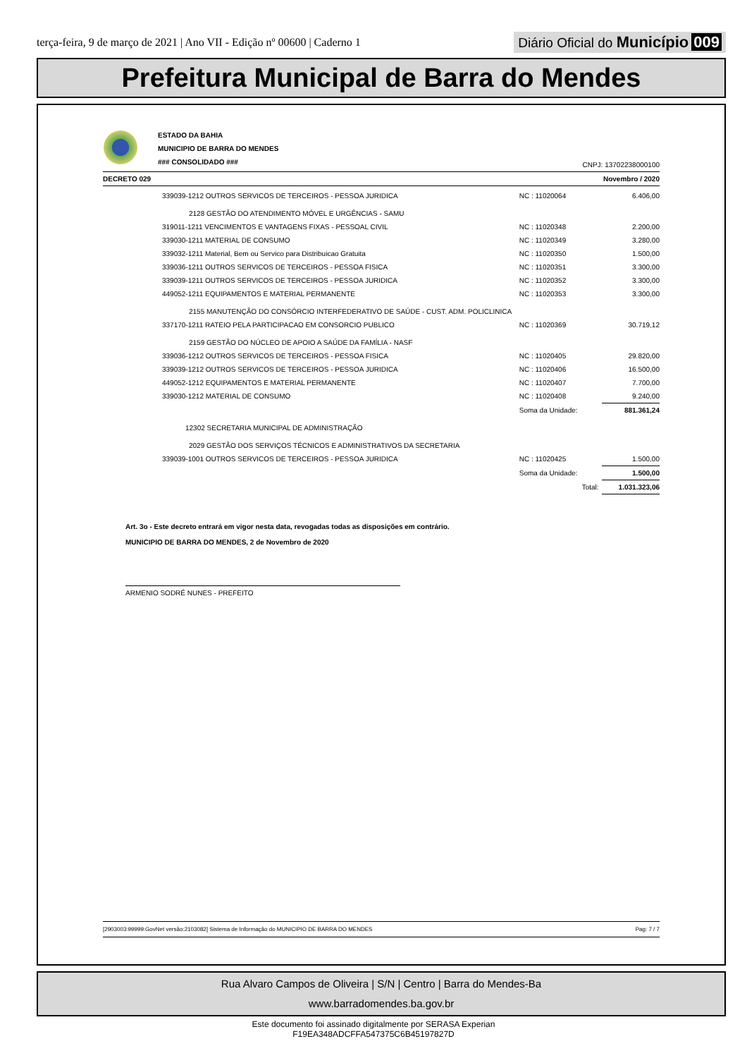terça-feira, 9 de março de 2021 | Ano VII - Edição nº 00600 | Caderno 1 Diário Oficial do Município 009
Prefeitura Municipal de Barra do Mendes
ESTADO DA BAHIA
MUNICIPIO DE BARRA DO MENDES
### CONSOLIDADO ###
CNPJ: 13702238000100
DECRETO 029 Novembro / 2020
| 339039-1212 OUTROS SERVICOS DE TERCEIROS - PESSOA JURIDICA | NC : 11020064 | 6.406,00 |
| 2128 GESTÃO DO ATENDIMENTO MÓVEL E URGÊNCIAS - SAMU | | |
| 319011-1211 VENCIMENTOS E VANTAGENS FIXAS - PESSOAL CIVIL | NC : 11020348 | 2.200,00 |
| 339030-1211 MATERIAL DE CONSUMO | NC : 11020349 | 3.280,00 |
| 339032-1211 Material, Bem ou Servico para Distribuicao Gratuita | NC : 11020350 | 1.500,00 |
| 339036-1211 OUTROS SERVICOS DE TERCEIROS - PESSOA FISICA | NC : 11020351 | 3.300,00 |
| 339039-1211 OUTROS SERVICOS DE TERCEIROS - PESSOA JURIDICA | NC : 11020352 | 3.300,00 |
| 449052-1211 EQUIPAMENTOS E MATERIAL PERMANENTE | NC : 11020353 | 3.300,00 |
| 2155 MANUTENÇÃO DO CONSÓRCIO INTERFEDERATIVO DE SAÚDE - CUST. ADM. POLICLINICA | | |
| 337170-1211 RATEIO PELA PARTICIPACAO EM CONSORCIO PUBLICO | NC : 11020369 | 30.719,12 |
| 2159 GESTÃO DO NÚCLEO DE APOIO A SAÚDE DA FAMÍLIA - NASF | | |
| 339036-1212 OUTROS SERVICOS DE TERCEIROS - PESSOA FISICA | NC : 11020405 | 29.820,00 |
| 339039-1212 OUTROS SERVICOS DE TERCEIROS - PESSOA JURIDICA | NC : 11020406 | 16.500,00 |
| 449052-1212 EQUIPAMENTOS E MATERIAL PERMANENTE | NC : 11020407 | 7.700,00 |
| 339030-1212 MATERIAL DE CONSUMO | NC : 11020408 | 9.240,00 |
| | Soma da Unidade: | 881.361,24 |
| 12302 SECRETARIA MUNICIPAL DE ADMINISTRAÇÃO | | |
| 2029 GESTÃO DOS SERVIÇOS TÉCNICOS E ADMINISTRATIVOS DA SECRETARIA | | |
| 339039-1001 OUTROS SERVICOS DE TERCEIROS - PESSOA JURIDICA | NC : 11020425 | 1.500,00 |
| | Soma da Unidade: | 1.500,00 |
| | Total: | 1.031.323,06 |
Art. 3o - Este decreto entrará em vigor nesta data, revogadas todas as disposições em contrário.
MUNICIPIO DE BARRA DO MENDES, 2 de Novembro de 2020
ARMENIO SODRÉ NUNES - PREFEITO
[2903003:99999:GovNet versão:2103082] Sistema de Informação do MUNICIPIO DE BARRA DO MENDES Pag: 7 / 7
Rua Alvaro Campos de Oliveira | S/N | Centro | Barra do Mendes-Ba
www.barradomendes.ba.gov.br
Este documento foi assinado digitalmente por SERASA Experian
F19EA348ADCFFA547375C6B45197827D